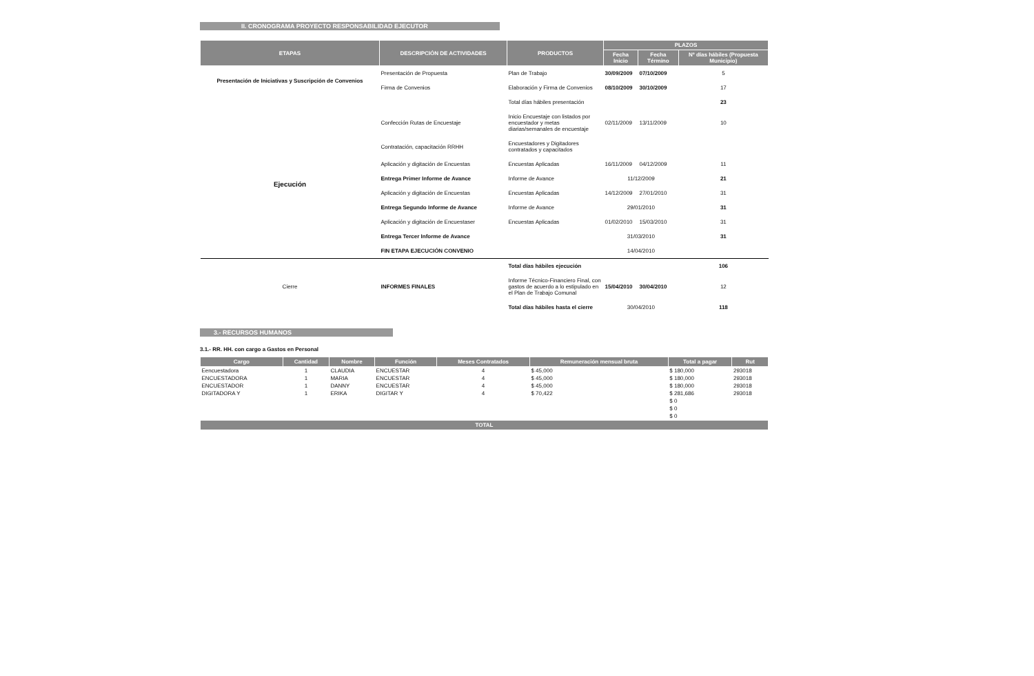II. CRONOGRAMA PROYECTO RESPONSABILIDAD EJECUTOR
| ETAPAS | DESCRIPCIÓN DE ACTIVIDADES | PRODUCTOS | PLAZOS | | |
| --- | --- | --- | --- | --- | --- |
| | | | Fecha Inicio | Fecha Término | Nº días hábiles (Propuesta Municipio) |
| Presentación de Iniciativas y Suscripción de Convenios | Presentación de Propuesta | Plan de Trabajo | 30/09/2009 | 07/10/2009 | 5 |
| | Firma de Convenios | Elaboración y Firma de Convenios | 08/10/2009 | 30/10/2009 | 17 |
| | | Total días hábiles presentación | | | 23 |
| Ejecución | Confección Rutas de Encuestaje | Inicio Encuestaje con listados por encuestador y metas diarias/semanales de encuestaje | 02/11/2009 | 13/11/2009 | 10 |
| | Contratación, capacitación RRHH | Encuestadores y Digitadores contratados y capacitados | | | |
| | Aplicación y digitación de Encuestas | Encuestas Aplicadas | 16/11/2009 | 04/12/2009 | 11 |
| | Entrega Primer Informe de Avance | Informe de Avance | 11/12/2009 | | 21 |
| | Aplicación y digitación de Encuestas | Encuestas Aplicadas | 14/12/2009 | 27/01/2010 | 31 |
| | Entrega Segundo Informe de Avance | Informe de Avance | 29/01/2010 | | 31 |
| | Aplicación y digitación de Encuestaser | Encuestas Aplicadas | 01/02/2010 | 15/03/2010 | 31 |
| | Entrega Tercer Informe de Avance | | 31/03/2010 | | 31 |
| | FIN ETAPA EJECUCIÓN CONVENIO | | 14/04/2010 | | |
| | | Total días hábiles ejecución | | | 106 |
| Cierre | INFORMES FINALES | Informe Técnico-Financiero Final, con gastos de acuerdo a lo estipulado en el Plan de Trabajo Comunal | 15/04/2010 | 30/04/2010 | 12 |
| | | Total días hábiles hasta el cierre | 30/04/2010 | | 118 |
3.- RECURSOS HUMANOS
3.1.- RR. HH. con cargo a Gastos en Personal
| Cargo | Cantidad | Nombre | Función | Meses Contratados | Remuneración mensual bruta | Total a pagar | Rut |
| --- | --- | --- | --- | --- | --- | --- | --- |
| Eencuestadora | 1 | CLAUDIA | ENCUESTAR | 4 | $ 45,000 | $ 180,000 | 293018 |
| ENCUESTADORA | 1 | MARIA | ENCUESTAR | 4 | $ 45,000 | $ 180,000 | 293018 |
| ENCUESTADOR | 1 | DANNY | ENCUESTAR | 4 | $ 45,000 | $ 180,000 | 293018 |
| DIGITADORA Y | 1 | ERIKA | DIGITAR Y | 4 | $ 70,422 | $ 281,686 | 293018 |
| | | | | | | $ 0 | |
| | | | | | | $ 0 | |
| | | | | | | $ 0 | |
| TOTAL | | | | | | | |